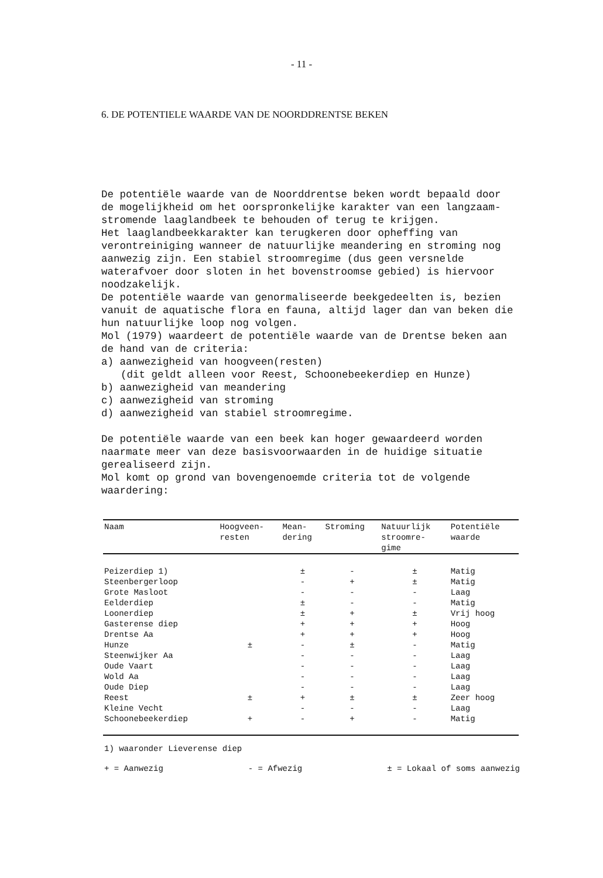- 11 -
6. DE POTENTIELE WAARDE VAN DE NOORDDRENTSE BEKEN
De potentiële waarde van de Noorddrentse beken wordt bepaald door de mogelijkheid om het oorspronkelijke karakter van een langzaam-stromende laaglandbeek te behouden of terug te krijgen.
Het laaglandbeekkarakter kan terugkeren door opheffing van verontreiniging wanneer de natuurlijke meandering en stroming nog aanwezig zijn. Een stabiel stroomregime (dus geen versnelde waterafvoer door sloten in het bovenstroomse gebied) is hiervoor noodzakelijk.
De potentiële waarde van genormaliseerde beekgedeelten is, bezien vanuit de aquatische flora en fauna, altijd lager dan van beken die hun natuurlijke loop nog volgen.
Mol (1979) waardeert de potentiële waarde van de Drentse beken aan de hand van de criteria:
a) aanwezigheid van hoogveen(resten)
(dit geldt alleen voor Reest, Schoonebeekerdiep en Hunze)
b) aanwezigheid van meandering
c) aanwezigheid van stroming
d) aanwezigheid van stabiel stroomregime.
De potentiële waarde van een beek kan hoger gewaardeerd worden naarmate meer van deze basisvoorwaarden in de huidige situatie gerealiseerd zijn.
Mol komt op grond van bovengenoemde criteria tot de volgende waardering:
| Naam | Hoogveen- resten | Mean- dering | Stroming | Natuurlijk stroomre- gime | Potentiële waarde |
| --- | --- | --- | --- | --- | --- |
| Peizerdiep 1) | | ± | - | ± | Matig |
| Steenbergerloop | | - | + | ± | Matig |
| Grote Masloot | | - | - | - | Laag |
| Eelderdiep | | ± | - | - | Matig |
| Loonerdiep | | ± | + | ± | Vrij hoog |
| Gasterense diep | | + | + | + | Hoog |
| Drentse Aa | | + | + | + | Hoog |
| Hunze | ± | - | ± | - | Matig |
| Steenwijker Aa | | - | - | - | Laag |
| Oude Vaart | | - | - | - | Laag |
| Wold Aa | | - | - | - | Laag |
| Oude Diep | | - | - | - | Laag |
| Reest | ± | + | ± | ± | Zeer hoog |
| Kleine Vecht | | - | - | - | Laag |
| Schoonebeekerdiep | + | - | + | - | Matig |
1) waaronder Lieverense diep
+ = Aanwezig - = Afwezig ± = Lokaal of soms aanwezig